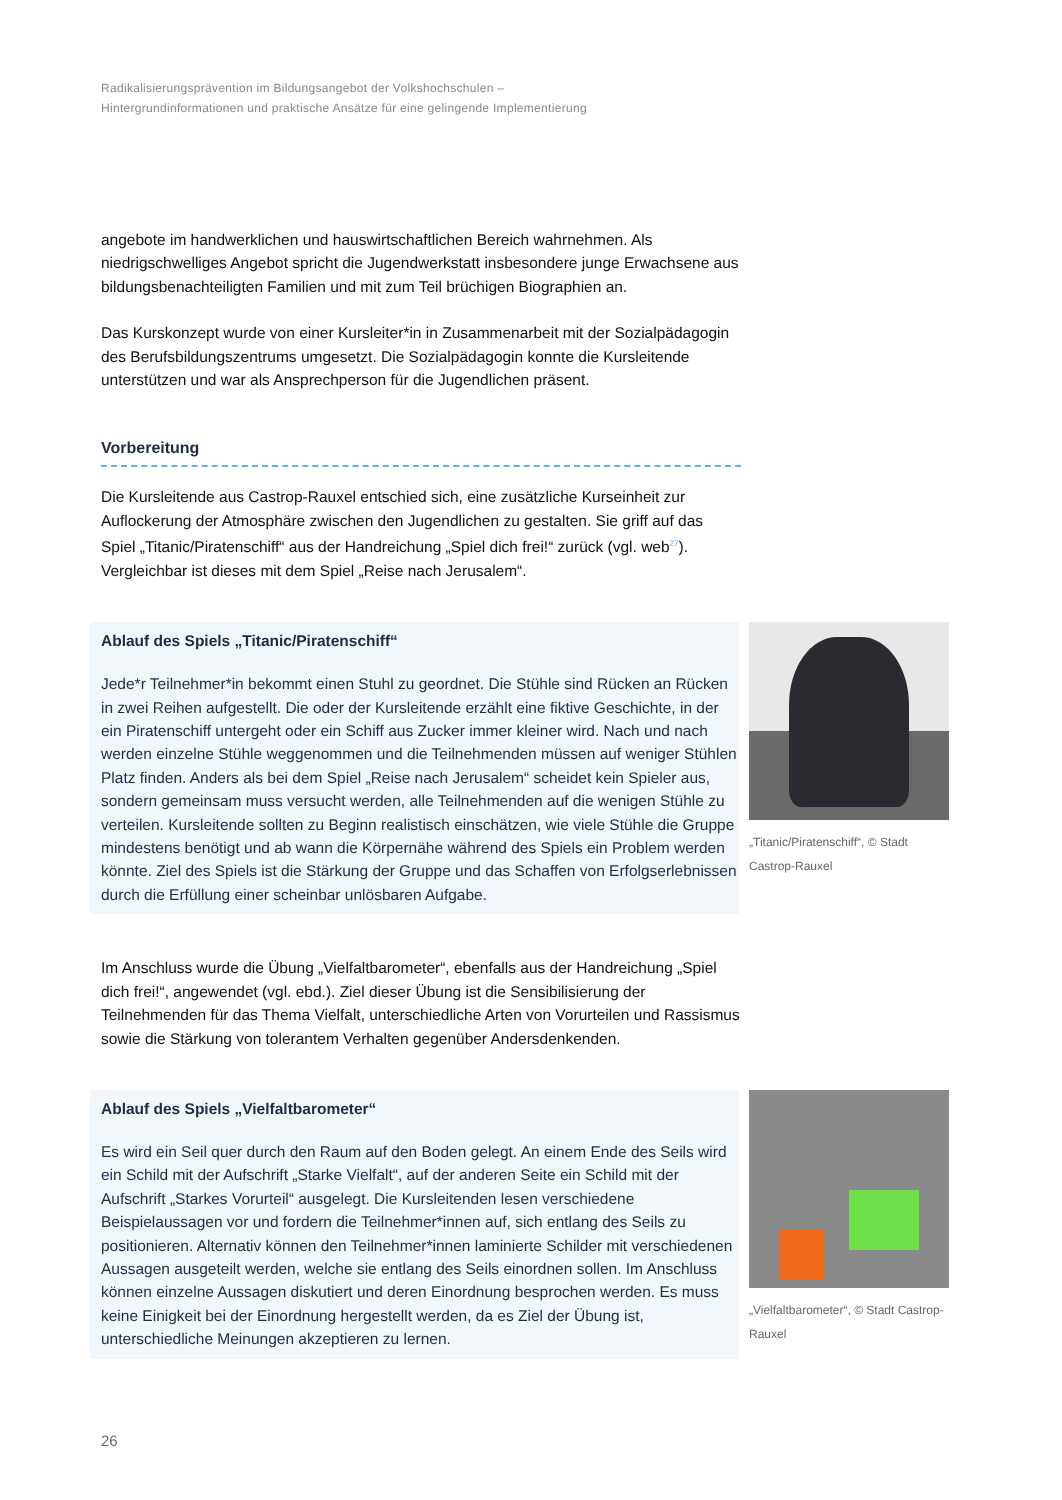Radikalisierungsprävention im Bildungsangebot der Volkshochschulen –
Hintergrundinformationen und praktische Ansätze für eine gelingende Implementierung
angebote im handwerklichen und hauswirtschaftlichen Bereich wahrnehmen. Als niedrigschwelliges Angebot spricht die Jugendwerkstatt insbesondere junge Erwachsene aus bildungsbenachteiligten Familien und mit zum Teil brüchigen Biographien an.
Das Kurskonzept wurde von einer Kursleiter*in in Zusammenarbeit mit der Sozialpädagogin des Berufsbildungszentrums umgesetzt. Die Sozialpädagogin konnte die Kursleitende unterstützen und war als Ansprechperson für die Jugendlichen präsent.
Vorbereitung
Die Kursleitende aus Castrop-Rauxel entschied sich, eine zusätzliche Kurseinheit zur Auflockerung der Atmosphäre zwischen den Jugendlichen zu gestalten. Sie griff auf das Spiel „Titanic/Piratenschiff“ aus der Handreichung „Spiel dich frei!“ zurück (vgl. web<sup>27</sup>). Vergleichbar ist dieses mit dem Spiel „Reise nach Jerusalem“.
Ablauf des Spiels „Titanic/Piratenschiff“
Jede*r Teilnehmer*in bekommt einen Stuhl zu geordnet. Die Stühle sind Rücken an Rücken in zwei Reihen aufgestellt. Die oder der Kursleitende erzählt eine fiktive Geschichte, in der ein Piratenschiff untergeht oder ein Schiff aus Zucker immer kleiner wird. Nach und nach werden einzelne Stühle weggenommen und die Teilnehmenden müssen auf weniger Stühlen Platz finden. Anders als bei dem Spiel „Reise nach Jerusalem“ scheidet kein Spieler aus, sondern gemeinsam muss versucht werden, alle Teilnehmenden auf die wenigen Stühle zu verteilen. Kursleitende sollten zu Beginn realistisch einschätzen, wie viele Stühle die Gruppe mindestens benötigt und ab wann die Körpernähe während des Spiels ein Problem werden könnte. Ziel des Spiels ist die Stärkung der Gruppe und das Schaffen von Erfolgserlebnissen durch die Erfüllung einer scheinbar unlösbaren Aufgabe.
„Titanic/Piratenschiff“, © Stadt Castrop-Rauxel
Im Anschluss wurde die Übung „Vielfaltbarometer“, ebenfalls aus der Handreichung „Spiel dich frei!“, angewendet (vgl. ebd.). Ziel dieser Übung ist die Sensibilisierung der Teilnehmenden für das Thema Vielfalt, unterschiedliche Arten von Vorurteilen und Rassismus sowie die Stärkung von tolerantem Verhalten gegenüber Andersdenkenden.
Ablauf des Spiels „Vielfaltbarometer“
Es wird ein Seil quer durch den Raum auf den Boden gelegt. An einem Ende des Seils wird ein Schild mit der Aufschrift „Starke Vielfalt“, auf der anderen Seite ein Schild mit der Aufschrift „Starkes Vorurteil“ ausgelegt. Die Kursleitenden lesen verschiedene Beispielaussagen vor und fordern die Teilnehmer*innen auf, sich entlang des Seils zu positionieren. Alternativ können den Teilnehmer*innen laminierte Schilder mit verschiedenen Aussagen ausgeteilt werden, welche sie entlang des Seils einordnen sollen. Im Anschluss können einzelne Aussagen diskutiert und deren Einordnung besprochen werden. Es muss keine Einigkeit bei der Einordnung hergestellt werden, da es Ziel der Übung ist, unterschiedliche Meinungen akzeptieren zu lernen.
„Vielfaltbarometer“, © Stadt Castrop-Rauxel
26